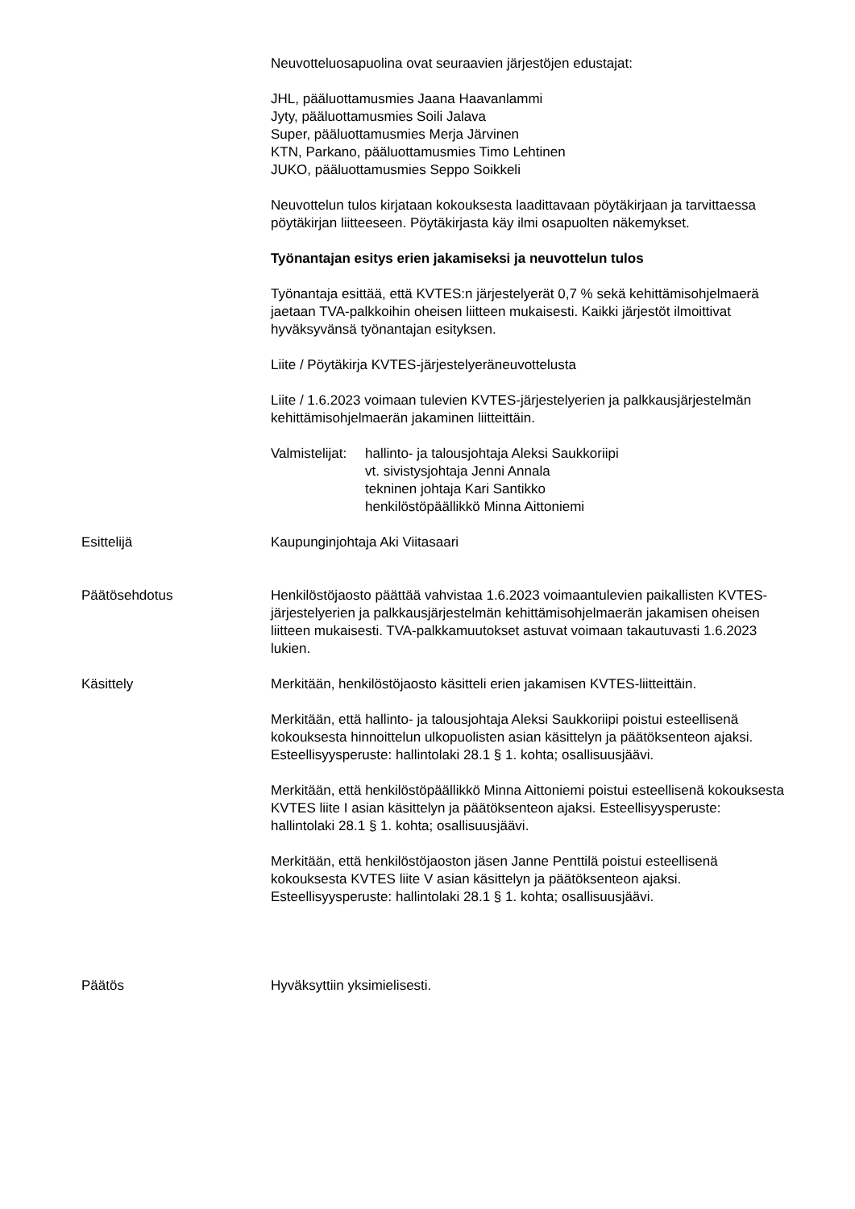Neuvotteluosapuolina ovat seuraavien järjestöjen edustajat:
JHL, pääluottamusmies Jaana Haavanlammi
Jyty, pääluottamusmies Soili Jalava
Super, pääluottamusmies Merja Järvinen
KTN, Parkano, pääluottamusmies Timo Lehtinen
JUKO, pääluottamusmies Seppo Soikkeli
Neuvottelun tulos kirjataan kokouksesta laadittavaan pöytäkirjaan ja tarvittaessa pöytäkirjan liitteeseen. Pöytäkirjasta käy ilmi osapuolten näkemykset.
Työnantajan esitys erien jakamiseksi ja neuvottelun tulos
Työnantaja esittää, että KVTES:n järjestelyerät 0,7 % sekä kehittämisohjelmaerä jaetaan TVA-palkkoihin oheisen liitteen mukaisesti. Kaikki järjestöt ilmoittivat hyväksyvänsä työnantajan esityksen.
Liite / Pöytäkirja KVTES-järjestelyeräneuvottelusta
Liite / 1.6.2023 voimaan tulevien KVTES-järjestelyerien ja palkkausjärjestelmän kehittämisohjelmaerän jakaminen liitteittäin.
Valmistelijat: hallinto- ja talousjohtaja Aleksi Saukkoriipi
vt. sivistysjohtaja Jenni Annala
tekninen johtaja Kari Santikko
henkilöstöpäällikkö Minna Aittoniemi
Esittelijä Kaupunginjohtaja Aki Viitasaari
Päätösehdotus Henkilöstöjaosto päättää vahvistaa 1.6.2023 voimaantulevien paikallisten KVTES-järjestelyerien ja palkkausjärjestelmän kehittämisohjelmaerän jakamisen oheisen liitteen mukaisesti. TVA-palkkamuutokset astuvat voimaan takautuvasti 1.6.2023 lukien.
Käsittely Merkitään, henkilöstöjaosto käsitteli erien jakamisen KVTES-liitteittäin.
Merkitään, että hallinto- ja talousjohtaja Aleksi Saukkoriipi poistui esteellisenä kokouksesta hinnoittelun ulkopuolisten asian käsittelyn ja päätöksenteon ajaksi. Esteellisyysperuste: hallintolaki 28.1 § 1. kohta; osallisuusjäävi.
Merkitään, että henkilöstöpäällikkö Minna Aittoniemi poistui esteellisenä kokouksesta KVTES liite I asian käsittelyn ja päätöksenteon ajaksi. Esteellisyysperuste: hallintolaki 28.1 § 1. kohta; osallisuusjäävi.
Merkitään, että henkilöstöjaoston jäsen Janne Penttilä poistui esteellisenä kokouksesta KVTES liite V asian käsittelyn ja päätöksenteon ajaksi. Esteellisyysperuste: hallintolaki 28.1 § 1. kohta; osallisuusjäävi.
Päätös Hyväksyttiin yksimielisesti.